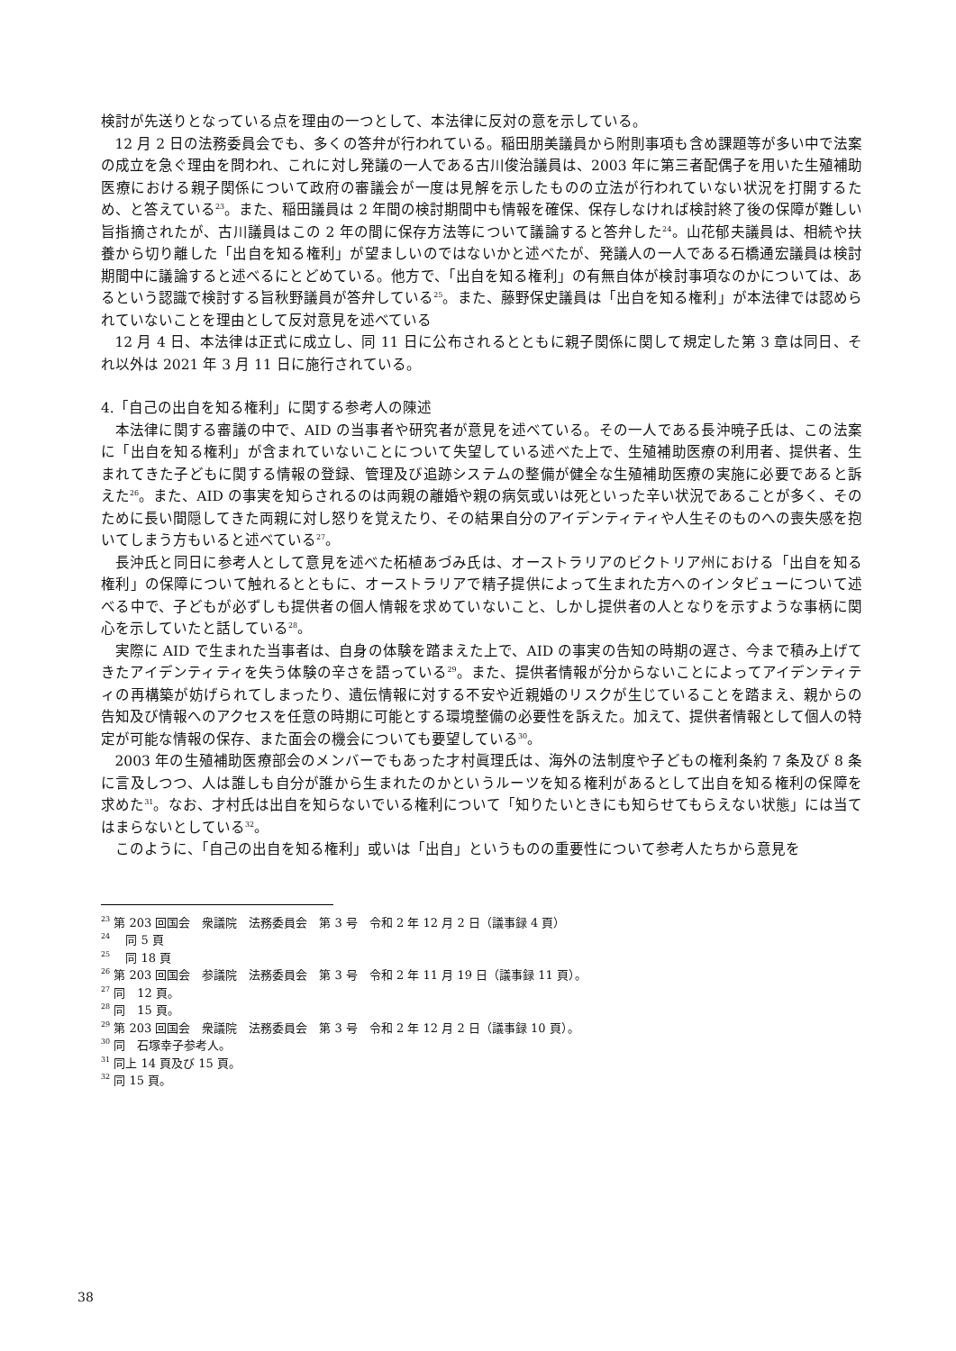検討が先送りとなっている点を理由の一つとして、本法律に反対の意を示している。
12 月 2 日の法務委員会でも、多くの答弁が行われている。稲田朋美議員から附則事項も含め課題等が多い中で法案の成立を急ぐ理由を問われ、これに対し発議の一人である古川俊治議員は、2003 年に第三者配偶子を用いた生殖補助医療における親子関係について政府の審議会が一度は見解を示したものの立法が行われていない状況を打開するため、と答えている<sup>23</sup>。また、稲田議員は 2 年間の検討期間中も情報を確保、保存しなければ検討終了後の保障が難しい旨指摘されたが、古川議員はこの 2 年の間に保存方法等について議論すると答弁した<sup>24</sup>。山花郁夫議員は、相続や扶養から切り離した「出自を知る権利」が望ましいのではないかと述べたが、発議人の一人である石橋通宏議員は検討期間中に議論すると述べるにとどめている。他方で、「出自を知る権利」の有無自体が検討事項なのかについては、あるという認識で検討する旨秋野議員が答弁している<sup>25</sup>。また、藤野保史議員は「出自を知る権利」が本法律では認められていないことを理由として反対意見を述べている
12 月 4 日、本法律は正式に成立し、同 11 日に公布されるとともに親子関係に関して規定した第 3 章は同日、それ以外は 2021 年 3 月 11 日に施行されている。
4.「自己の出自を知る権利」に関する参考人の陳述
本法律に関する審議の中で、AID の当事者や研究者が意見を述べている。その一人である長沖暁子氏は、この法案に「出自を知る権利」が含まれていないことについて失望している述べた上で、生殖補助医療の利用者、提供者、生まれてきた子どもに関する情報の登録、管理及び追跡システムの整備が健全な生殖補助医療の実施に必要であると訴えた<sup>26</sup>。また、AID の事実を知らされるのは両親の離婚や親の病気或いは死といった辛い状況であることが多く、そのために長い間隠してきた両親に対し怒りを覚えたり、その結果自分のアイデンティティや人生そのものへの喪失感を抱いてしまう方もいると述べている<sup>27</sup>。
長沖氏と同日に参考人として意見を述べた柘植あづみ氏は、オーストラリアのビクトリア州における「出自を知る権利」の保障について触れるとともに、オーストラリアで精子提供によって生まれた方へのインタビューについて述べる中で、子どもが必ずしも提供者の個人情報を求めていないこと、しかし提供者の人となりを示すような事柄に関心を示していたと話している<sup>28</sup>。
実際に AID で生まれた当事者は、自身の体験を踏まえた上で、AID の事実の告知の時期の遅さ、今まで積み上げてきたアイデンティティを失う体験の辛さを語っている<sup>29</sup>。また、提供者情報が分からないことによってアイデンティティの再構築が妨げられてしまったり、遺伝情報に対する不安や近親婚のリスクが生じていることを踏まえ、親からの告知及び情報へのアクセスを任意の時期に可能とする環境整備の必要性を訴えた。加えて、提供者情報として個人の特定が可能な情報の保存、また面会の機会についても要望している<sup>30</sup>。
2003 年の生殖補助医療部会のメンバーでもあった才村眞理氏は、海外の法制度や子どもの権利条約 7 条及び 8 条に言及しつつ、人は誰しも自分が誰から生まれたのかというルーツを知る権利があるとして出自を知る権利の保障を求めた<sup>31</sup>。なお、才村氏は出自を知らないでいる権利について「知りたいときにも知らせてもらえない状態」には当てはまらないとしている<sup>32</sup>。
このように、「自己の出自を知る権利」或いは「出自」というものの重要性について参考人たちから意見を
<sup>23</sup> 第 203 回国会　衆議院　法務委員会　第 3 号　令和 2 年 12 月 2 日（議事録 4 頁）
<sup>24</sup> 　同 5 頁
<sup>25</sup> 　同 18 頁
<sup>26</sup> 第 203 回国会　参議院　法務委員会　第 3 号　令和 2 年 11 月 19 日（議事録 11 頁）。
<sup>27</sup> 同　12 頁。
<sup>28</sup> 同　15 頁。
<sup>29</sup> 第 203 回国会　衆議院　法務委員会　第 3 号　令和 2 年 12 月 2 日（議事録 10 頁）。
<sup>30</sup> 同　石塚幸子参考人。
<sup>31</sup> 同上 14 頁及び 15 頁。
<sup>32</sup> 同 15 頁。
38